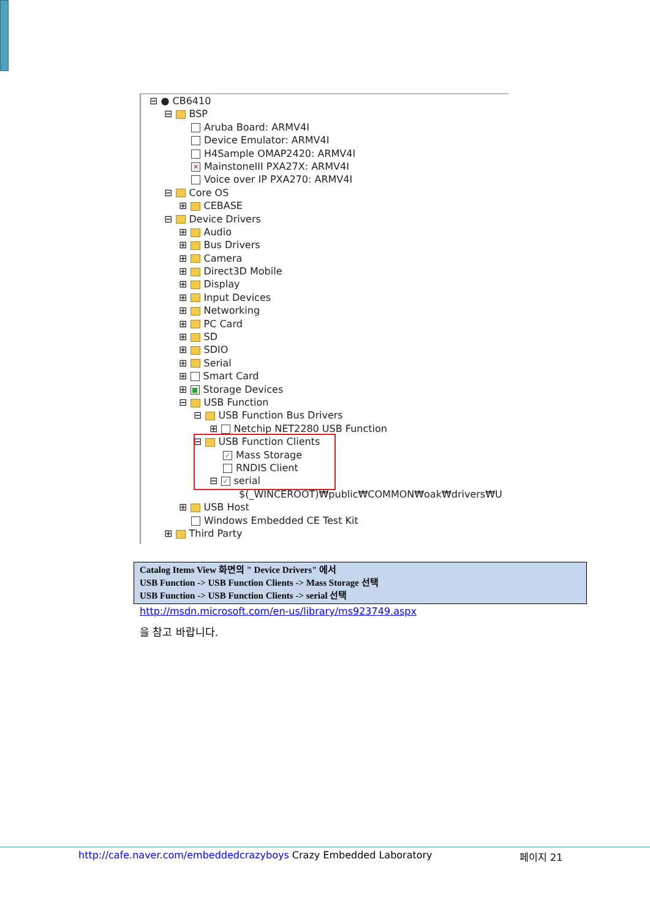⊟ ● CB6410
⊟ BSP
Aruba Board: ARMV4I
Device Emulator: ARMV4I
H4Sample OMAP2420: ARMV4I
✕ MainstoneIII PXA27X: ARMV4I
Voice over IP PXA270: ARMV4I
⊟ Core OS
⊞ CEBASE
⊟ Device Drivers
⊞ Audio
⊞ Bus Drivers
⊞ Camera
⊞ Direct3D Mobile
⊞ Display
⊞ Input Devices
⊞ Networking
⊞ PC Card
⊞ SD
⊞ SDIO
⊞ Serial
⊞ Smart Card
⊞ ■ Storage Devices
⊟ USB Function
⊟ USB Function Bus Drivers
⊞ Netchip NET2280 USB Function
⊟ USB Function Clients
✓ Mass Storage
RNDIS Client
⊟ ✓ serial
$(_WINCEROOT)₩public₩COMMON₩oak₩drivers₩U
⊞ USB Host
Windows Embedded CE Test Kit
⊞ Third Party
Catalog Items View 화면의 " Device Drivers" 에서
USB Function -> USB Function Clients -> Mass Storage 선택
USB Function -> USB Function Clients -> serial 선택
http://msdn.microsoft.com/en-us/library/ms923749.aspx
을 참고 바랍니다.
http://cafe.naver.com/embeddedcrazyboys Crazy Embedded Laboratory
페이지 21